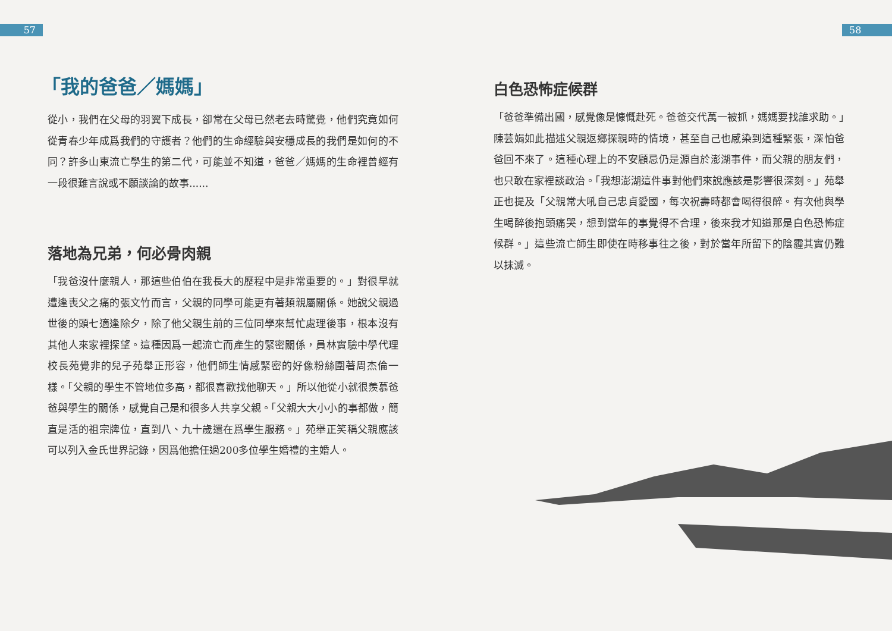57 58
「我的爸爸／媽媽」
從小，我們在父母的羽翼下成長，卻常在父母已然老去時驚覺，他們究竟如何從青春少年成爲我們的守護者？他們的生命經驗與安穩成長的我們是如何的不同？許多山東流亡學生的第二代，可能並不知道，爸爸／媽媽的生命裡曾經有一段很難言說或不願談論的故事......
落地為兄弟，何必骨肉親
「我爸沒什麼親人，那這些伯伯在我長大的歷程中是非常重要的。」對很早就遭逢喪父之痛的張文竹而言，父親的同學可能更有著類親屬關係。她說父親過世後的頭七適逢除夕，除了他父親生前的三位同學來幫忙處理後事，根本沒有其他人來家裡探望。這種因爲一起流亡而產生的緊密關係，員林實驗中學代理校長苑覺非的兒子苑舉正形容，他們師生情感緊密的好像粉絲圍著周杰倫一樣。「父親的學生不管地位多高，都很喜歡找他聊天。」所以他從小就很羨慕爸爸與學生的關係，感覺自己是和很多人共享父親。「父親大大小小的事都做，簡直是活的祖宗牌位，直到八、九十歲還在爲學生服務。」苑舉正笑稱父親應該可以列入金氏世界記錄，因爲他擔任過200多位學生婚禮的主婚人。
白色恐怖症候群
「爸爸準備出國，感覺像是慷慨赴死。爸爸交代萬一被抓，媽媽要找誰求助。」陳芸娟如此描述父親返鄉探親時的情境，甚至自己也感染到這種緊張，深怕爸爸回不來了。這種心理上的不安顧忌仍是源自於澎湖事件，而父親的朋友們，也只敢在家裡談政治。「我想澎湖這件事對他們來說應該是影響很深刻。」苑舉正也提及「父親常大吼自己忠貞愛國，每次祝壽時都會喝得很醉。有次他與學生喝醉後抱頭痛哭，想到當年的事覺得不合理，後來我才知道那是白色恐怖症候群。」這些流亡師生即使在時移事往之後，對於當年所留下的陰霾其實仍難以抹滅。